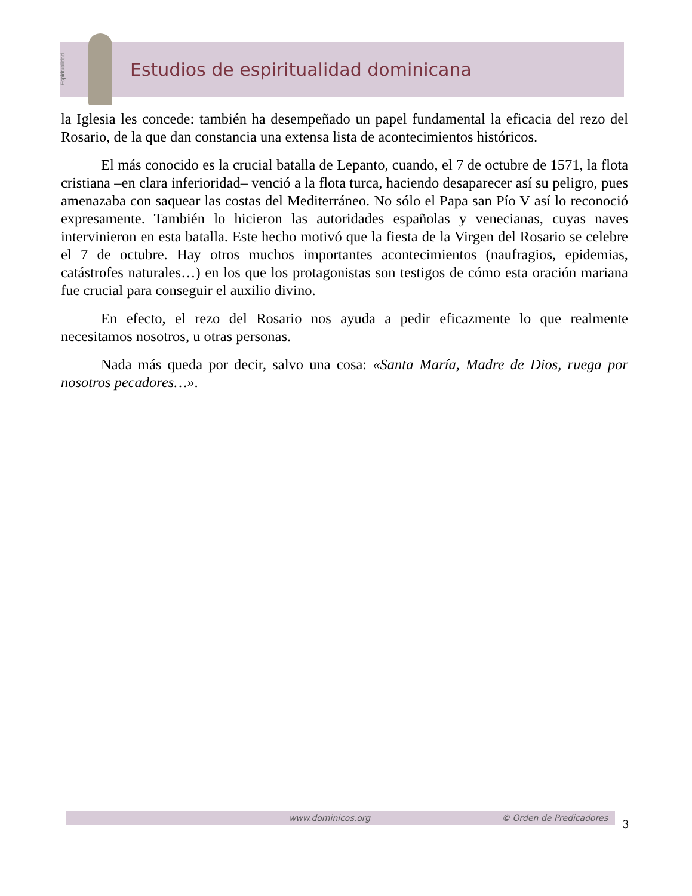Espiritualidad
Estudios de espiritualidad dominicana
la Iglesia les concede: también ha desempeñado un papel fundamental la eficacia del rezo del Rosario, de la que dan constancia una extensa lista de acontecimientos históricos.
El más conocido es la crucial batalla de Lepanto, cuando, el 7 de octubre de 1571, la flota cristiana –en clara inferioridad– venció a la flota turca, haciendo desaparecer así su peligro, pues amenazaba con saquear las costas del Mediterráneo. No sólo el Papa san Pío V así lo reconoció expresamente. También lo hicieron las autoridades españolas y venecianas, cuyas naves intervinieron en esta batalla. Este hecho motivó que la fiesta de la Virgen del Rosario se celebre el 7 de octubre. Hay otros muchos importantes acontecimientos (naufragios, epidemias, catástrofes naturales…) en los que los protagonistas son testigos de cómo esta oración mariana fue crucial para conseguir el auxilio divino.
En efecto, el rezo del Rosario nos ayuda a pedir eficazmente lo que realmente necesitamos nosotros, u otras personas.
Nada más queda por decir, salvo una cosa: «Santa María, Madre de Dios, ruega por nosotros pecadores…».
www.dominicos.org © Orden de Predicadores
3